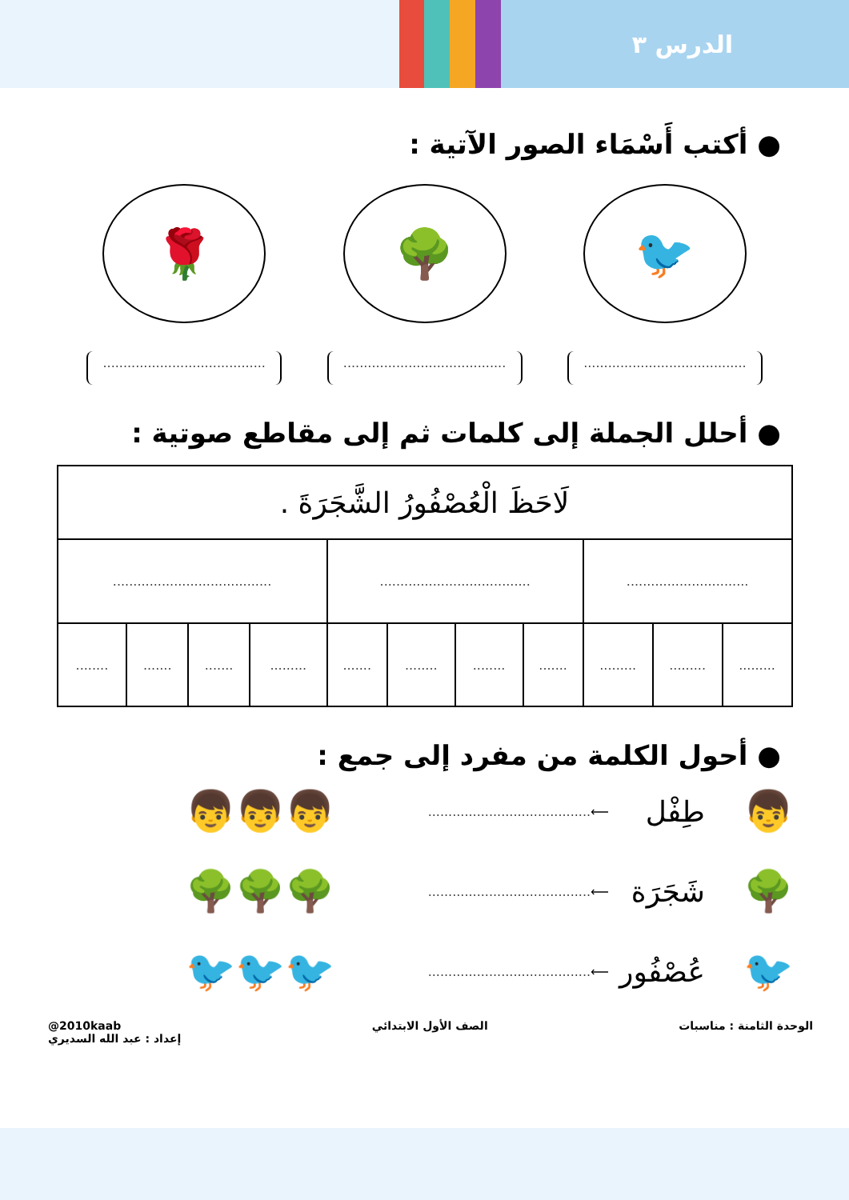الدرس ٣
● أكتب أَسْمَاء الصور الآتية :
🐦 🌳 🌹
........................................
........................................
........................................
● أحلل الجملة إلى كلمات ثم إلى مقاطع صوتية :
| لَاحَظَ الْعُصْفُورُ الشَّجَرَةَ . | | | | | | | | | | |
| .............................. | | | ..................................... | | | | ....................................... | | | |
| ......... | ......... | ......... | ....... | ........ | ........ | ....... | ......... | ....... | ....... | ........ |
● أحول الكلمة من مفرد إلى جمع :
👦 طِفْل ⟵........................................ 👦👦👦
🌳 شَجَرَة ⟵........................................ 🌳🌳🌳
🐦 عُصْفُور ⟵........................................ 🐦🐦🐦
الوحدة الثامنة : مناسبات الصف الأول الابتدائي @2010kaab
إعداد : عبد الله السديري